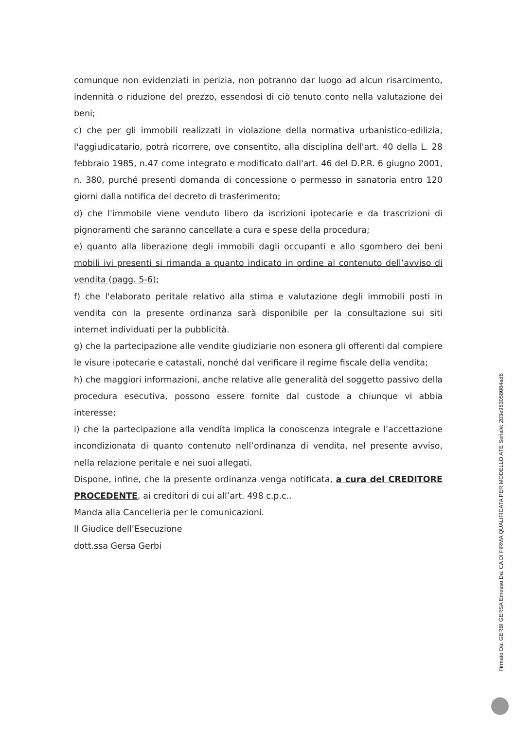comunque non evidenziati in perizia, non potranno dar luogo ad alcun risarcimento, indennità o riduzione del prezzo, essendosi di ciò tenuto conto nella valutazione dei beni;
c) che per gli immobili realizzati in violazione della normativa urbanistico-edilizia, l'aggiudicatario, potrà ricorrere, ove consentito, alla disciplina dell'art. 40 della L. 28 febbraio 1985, n.47 come integrato e modificato dall'art. 46 del D.P.R. 6 giugno 2001, n. 380, purché presenti domanda di concessione o permesso in sanatoria entro 120 giorni dalla notifica del decreto di trasferimento;
d) che l'immobile viene venduto libero da iscrizioni ipotecarie e da trascrizioni di pignoramenti che saranno cancellate a cura e spese della procedura;
e) quanto alla liberazione degli immobili dagli occupanti e allo sgombero dei beni mobili ivi presenti si rimanda a quanto indicato in ordine al contenuto dell’avviso di vendita (pagg. 5-6);
f) che l'elaborato peritale relativo alla stima e valutazione degli immobili posti in vendita con la presente ordinanza sarà disponibile per la consultazione sui siti internet individuati per la pubblicità.
g) che la partecipazione alle vendite giudiziarie non esonera gli offerenti dal compiere le visure ipotecarie e catastali, nonché dal verificare il regime fiscale della vendita;
h) che maggiori informazioni, anche relative alle generalità del soggetto passivo della procedura esecutiva, possono essere fornite dal custode a chiunque vi abbia interesse;
i) che la partecipazione alla vendita implica la conoscenza integrale e l’accettazione incondizionata di quanto contenuto nell’ordinanza di vendita, nel presente avviso, nella relazione peritale e nei suoi allegati.
Dispone, infine, che la presente ordinanza venga notificata, a cura del CREDITORE PROCEDENTE, ai creditori di cui all’art. 498 c.p.c..
Manda alla Cancelleria per le comunicazioni.
Il Giudice dell’Esecuzione
dott.ssa Gersa Gerbi
Firmato Da: GERBI GERSA Emesso Da: CA DI FIRMA QUALIFICATA PER MODELLO ATE Serial#: 203e983058084ad6